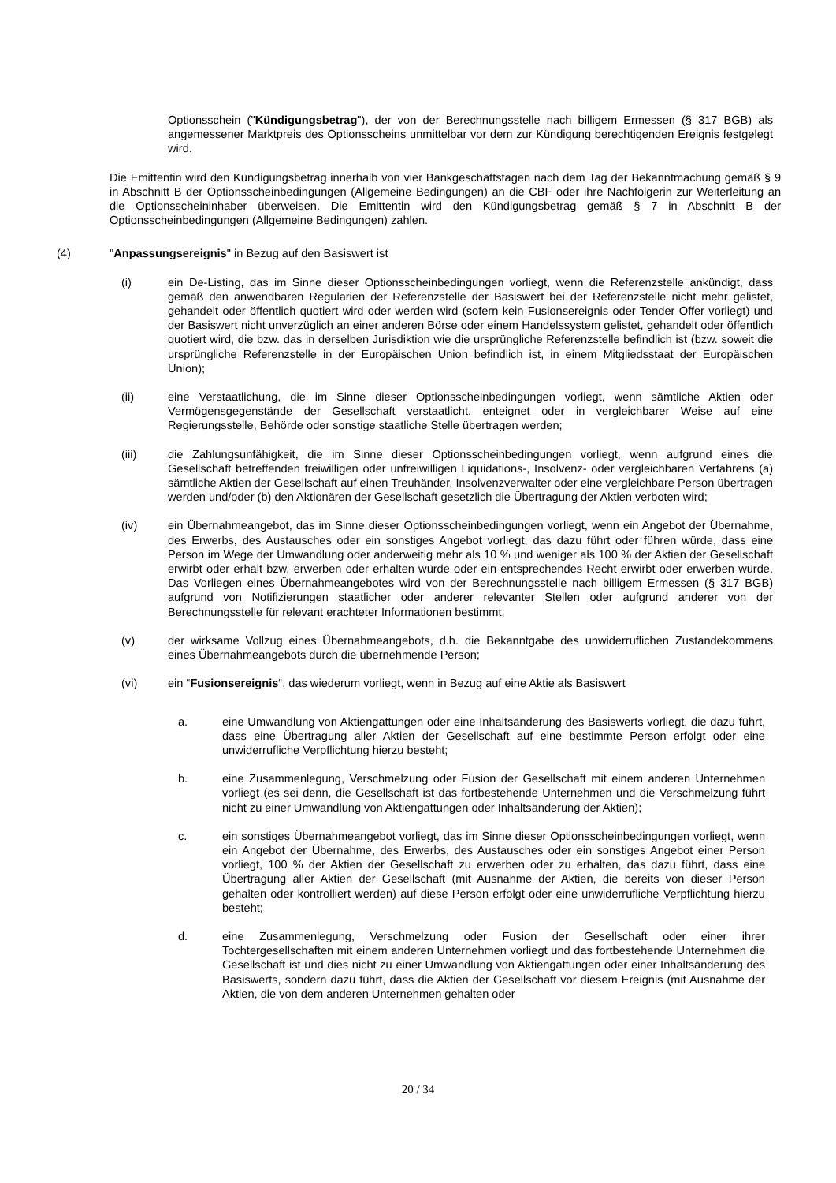Optionsschein ("Kündigungsbetrag"), der von der Berechnungsstelle nach billigem Ermessen (§ 317 BGB) als angemessener Marktpreis des Optionsscheins unmittelbar vor dem zur Kündigung berechtigenden Ereignis festgelegt wird.
Die Emittentin wird den Kündigungsbetrag innerhalb von vier Bankgeschäftstagen nach dem Tag der Bekanntmachung gemäß § 9 in Abschnitt B der Optionsscheinbedingungen (Allgemeine Bedingungen) an die CBF oder ihre Nachfolgerin zur Weiterleitung an die Optionsscheininhaber überweisen. Die Emittentin wird den Kündigungsbetrag gemäß § 7 in Abschnitt B der Optionsscheinbedingungen (Allgemeine Bedingungen) zahlen.
(4) "Anpassungsereignis" in Bezug auf den Basiswert ist
(i) ein De-Listing, das im Sinne dieser Optionsscheinbedingungen vorliegt, wenn die Referenzstelle ankündigt, dass gemäß den anwendbaren Regularien der Referenzstelle der Basiswert bei der Referenzstelle nicht mehr gelistet, gehandelt oder öffentlich quotiert wird oder werden wird (sofern kein Fusionsereignis oder Tender Offer vorliegt) und der Basiswert nicht unverzüglich an einer anderen Börse oder einem Handelssystem gelistet, gehandelt oder öffentlich quotiert wird, die bzw. das in derselben Jurisdiktion wie die ursprüngliche Referenzstelle befindlich ist (bzw. soweit die ursprüngliche Referenzstelle in der Europäischen Union befindlich ist, in einem Mitgliedsstaat der Europäischen Union);
(ii) eine Verstaatlichung, die im Sinne dieser Optionsscheinbedingungen vorliegt, wenn sämtliche Aktien oder Vermögensgegenstände der Gesellschaft verstaatlicht, enteignet oder in vergleichbarer Weise auf eine Regierungsstelle, Behörde oder sonstige staatliche Stelle übertragen werden;
(iii) die Zahlungsunfähigkeit, die im Sinne dieser Optionsscheinbedingungen vorliegt, wenn aufgrund eines die Gesellschaft betreffenden freiwilligen oder unfreiwilligen Liquidations-, Insolvenz- oder vergleichbaren Verfahrens (a) sämtliche Aktien der Gesellschaft auf einen Treuhänder, Insolvenzverwalter oder eine vergleichbare Person übertragen werden und/oder (b) den Aktionären der Gesellschaft gesetzlich die Übertragung der Aktien verboten wird;
(iv) ein Übernahmeangebot, das im Sinne dieser Optionsscheinbedingungen vorliegt, wenn ein Angebot der Übernahme, des Erwerbs, des Austausches oder ein sonstiges Angebot vorliegt, das dazu führt oder führen würde, dass eine Person im Wege der Umwandlung oder anderweitig mehr als 10 % und weniger als 100 % der Aktien der Gesellschaft erwirbt oder erhält bzw. erwerben oder erhalten würde oder ein entsprechendes Recht erwirbt oder erwerben würde. Das Vorliegen eines Übernahmeangebotes wird von der Berechnungsstelle nach billigem Ermessen (§ 317 BGB) aufgrund von Notifizierungen staatlicher oder anderer relevanter Stellen oder aufgrund anderer von der Berechnungsstelle für relevant erachteter Informationen bestimmt;
(v) der wirksame Vollzug eines Übernahmeangebots, d.h. die Bekanntgabe des unwiderruflichen Zustandekommens eines Übernahmeangebots durch die übernehmende Person;
(vi) ein “Fusionsereignis“, das wiederum vorliegt, wenn in Bezug auf eine Aktie als Basiswert
a. eine Umwandlung von Aktiengattungen oder eine Inhaltsänderung des Basiswerts vorliegt, die dazu führt, dass eine Übertragung aller Aktien der Gesellschaft auf eine bestimmte Person erfolgt oder eine unwiderrufliche Verpflichtung hierzu besteht;
b. eine Zusammenlegung, Verschmelzung oder Fusion der Gesellschaft mit einem anderen Unternehmen vorliegt (es sei denn, die Gesellschaft ist das fortbestehende Unternehmen und die Verschmelzung führt nicht zu einer Umwandlung von Aktiengattungen oder Inhaltsänderung der Aktien);
c. ein sonstiges Übernahmeangebot vorliegt, das im Sinne dieser Optionsscheinbedingungen vorliegt, wenn ein Angebot der Übernahme, des Erwerbs, des Austausches oder ein sonstiges Angebot einer Person vorliegt, 100 % der Aktien der Gesellschaft zu erwerben oder zu erhalten, das dazu führt, dass eine Übertragung aller Aktien der Gesellschaft (mit Ausnahme der Aktien, die bereits von dieser Person gehalten oder kontrolliert werden) auf diese Person erfolgt oder eine unwiderrufliche Verpflichtung hierzu besteht;
d. eine Zusammenlegung, Verschmelzung oder Fusion der Gesellschaft oder einer ihrer Tochtergesellschaften mit einem anderen Unternehmen vorliegt und das fortbestehende Unternehmen die Gesellschaft ist und dies nicht zu einer Umwandlung von Aktiengattungen oder einer Inhaltsänderung des Basiswerts, sondern dazu führt, dass die Aktien der Gesellschaft vor diesem Ereignis (mit Ausnahme der Aktien, die von dem anderen Unternehmen gehalten oder
20 / 34